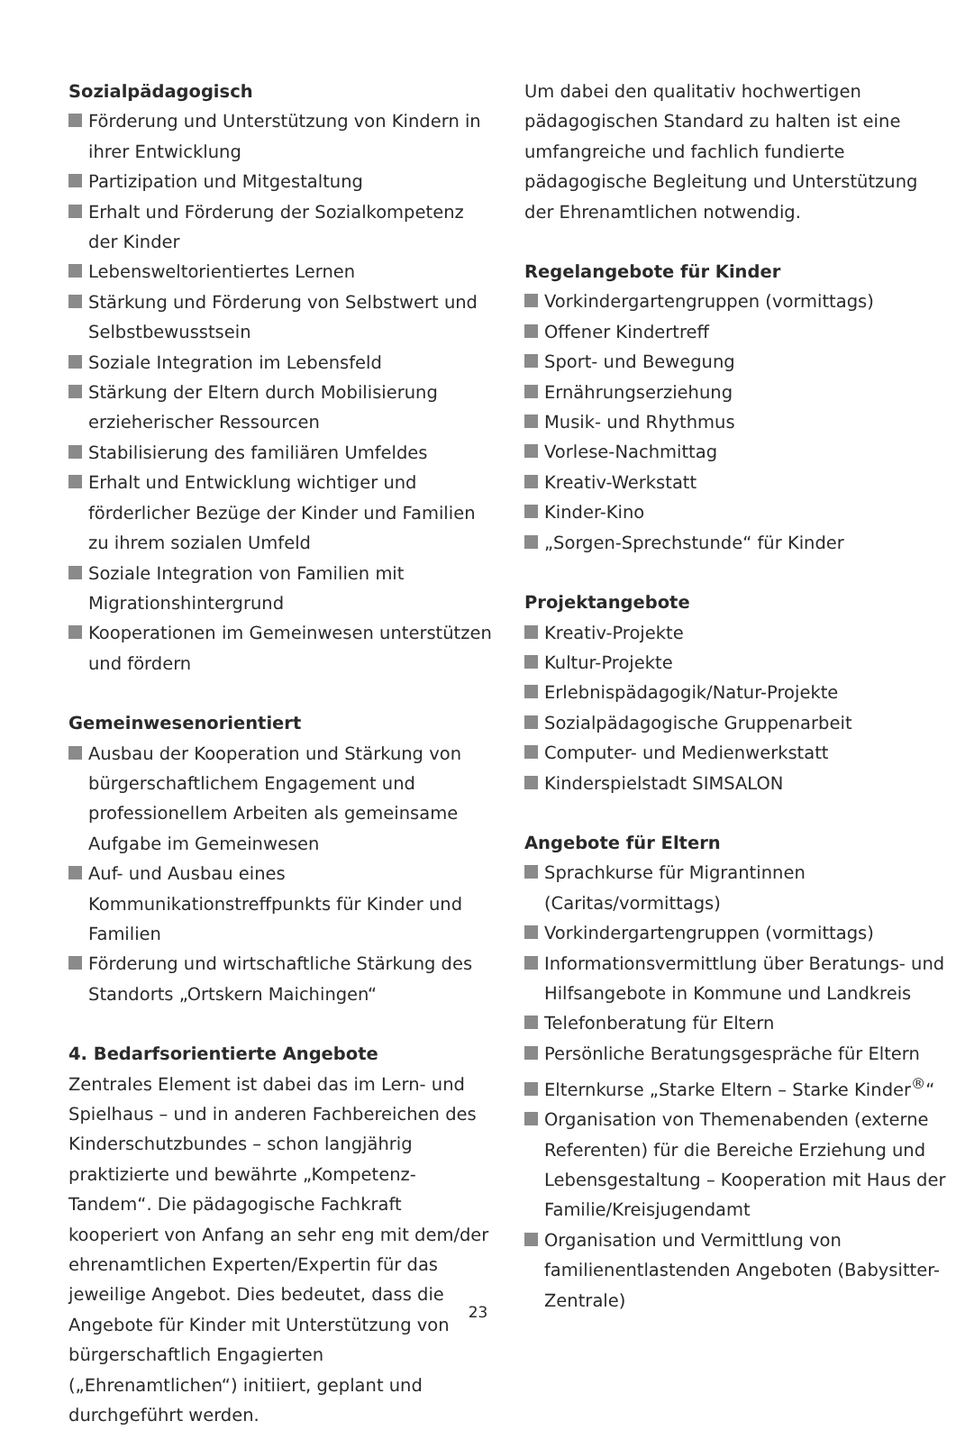Sozialpädagogisch
Förderung und Unterstützung von Kindern in ihrer Entwicklung
Partizipation und Mitgestaltung
Erhalt und Förderung der Sozialkompetenz der Kinder
Lebensweltorientiertes Lernen
Stärkung und Förderung von Selbstwert und Selbstbewusstsein
Soziale Integration im Lebensfeld
Stärkung der Eltern durch Mobilisierung erzieherischer Ressourcen
Stabilisierung des familiären Umfeldes
Erhalt und Entwicklung wichtiger und förderlicher Bezüge der Kinder und Familien zu ihrem sozialen Umfeld
Soziale Integration von Familien mit Migrationshintergrund
Kooperationen im Gemeinwesen unterstützen und fördern
Gemeinwesenorientiert
Ausbau der Kooperation und Stärkung von bürgerschaftlichem Engagement und professionellem Arbeiten als gemeinsame Aufgabe im Gemeinwesen
Auf- und Ausbau eines Kommunikationstreffpunkts für Kinder und Familien
Förderung und wirtschaftliche Stärkung des Standorts „Ortskern Maichingen“
4. Bedarfsorientierte Angebote
Zentrales Element ist dabei das im Lern- und Spielhaus – und in anderen Fachbereichen des Kinderschutzbundes – schon langjährig praktizierte und bewährte „Kompetenz-Tandem“. Die pädagogische Fachkraft kooperiert von Anfang an sehr eng mit dem/der ehrenamtlichen Experten/Expertin für das jeweilige Angebot. Dies bedeutet, dass die Angebote für Kinder mit Unterstützung von bürgerschaftlich Engagierten („Ehrenamtlichen“) initiiert, geplant und durchgeführt werden.
Um dabei den qualitativ hochwertigen pädagogischen Standard zu halten ist eine umfangreiche und fachlich fundierte pädagogische Begleitung und Unterstützung der Ehrenamtlichen notwendig.
Regelangebote für Kinder
Vorkindergartengruppen (vormittags)
Offener Kindertreff
Sport- und Bewegung
Ernährungserziehung
Musik- und Rhythmus
Vorlese-Nachmittag
Kreativ-Werkstatt
Kinder-Kino
„Sorgen-Sprechstunde“ für Kinder
Projektangebote
Kreativ-Projekte
Kultur-Projekte
Erlebnispädagogik/Natur-Projekte
Sozialpädagogische Gruppenarbeit
Computer- und Medienwerkstatt
Kinderspielstadt SIMSALON
Angebote für Eltern
Sprachkurse für Migrantinnen (Caritas/vormittags)
Vorkindergartengruppen (vormittags)
Informationsvermittlung über Beratungs- und Hilfsangebote in Kommune und Landkreis
Telefonberatung für Eltern
Persönliche Beratungsgespräche für Eltern
Elternkurse „Starke Eltern – Starke Kinder<sup>®</sup>“
Organisation von Themenabenden (externe Referenten) für die Bereiche Erziehung und Lebensgestaltung – Kooperation mit Haus der Familie/Kreisjugendamt
Organisation und Vermittlung von familienentlastenden Angeboten (Babysitter-Zentrale)
23